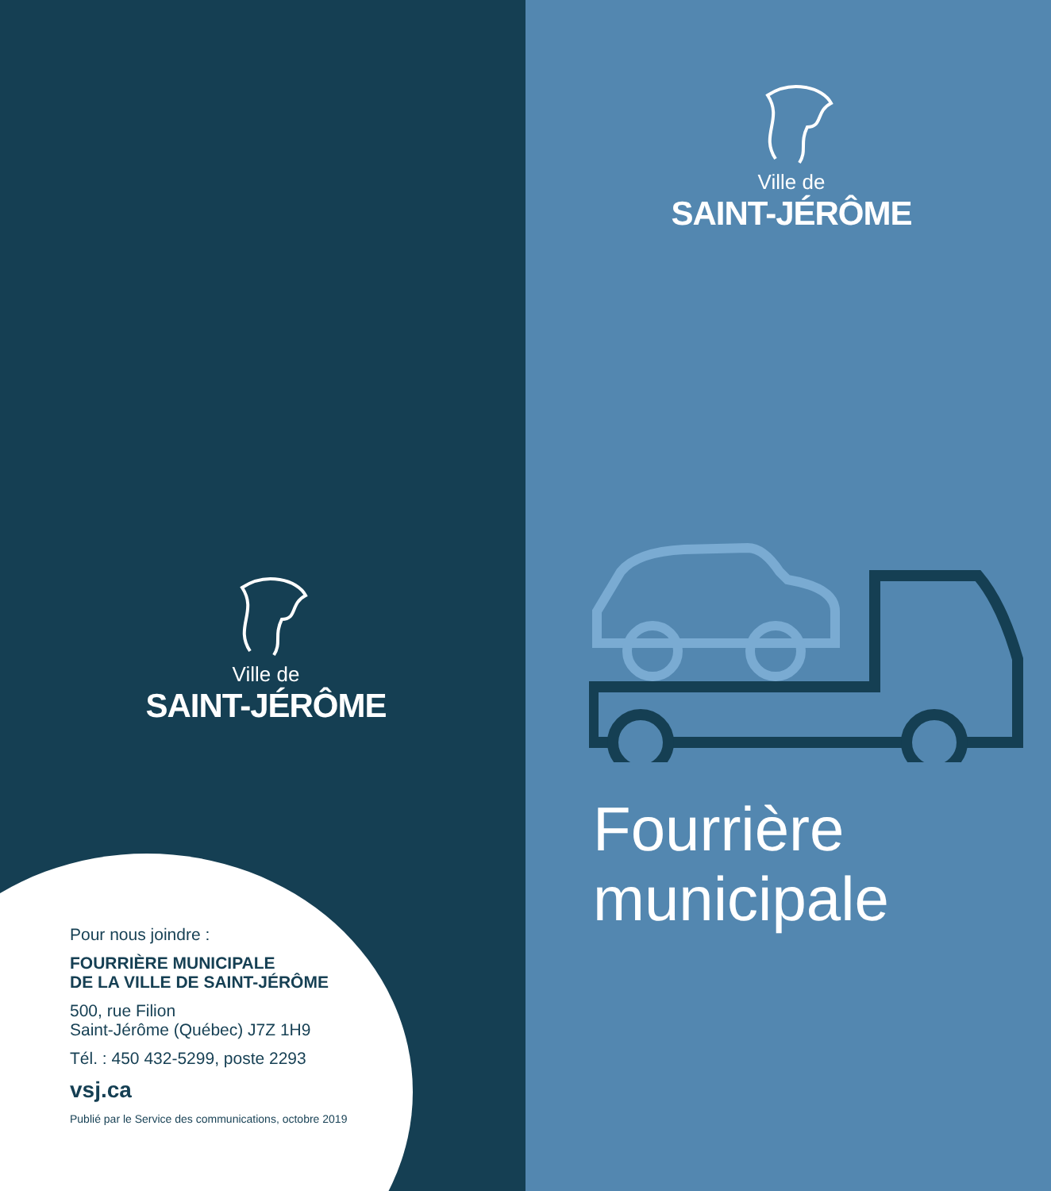Ville de
SAINT-JÉRÔME
Pour nous joindre :
FOURRIÈRE MUNICIPALE
DE LA VILLE DE SAINT-JÉRÔME
500, rue Filion
Saint-Jérôme (Québec) J7Z 1H9
Tél. : 450 432-5299, poste 2293
vsj.ca
Publié par le Service des communications, octobre 2019
Ville de
SAINT-JÉRÔME
Fourrière
municipale